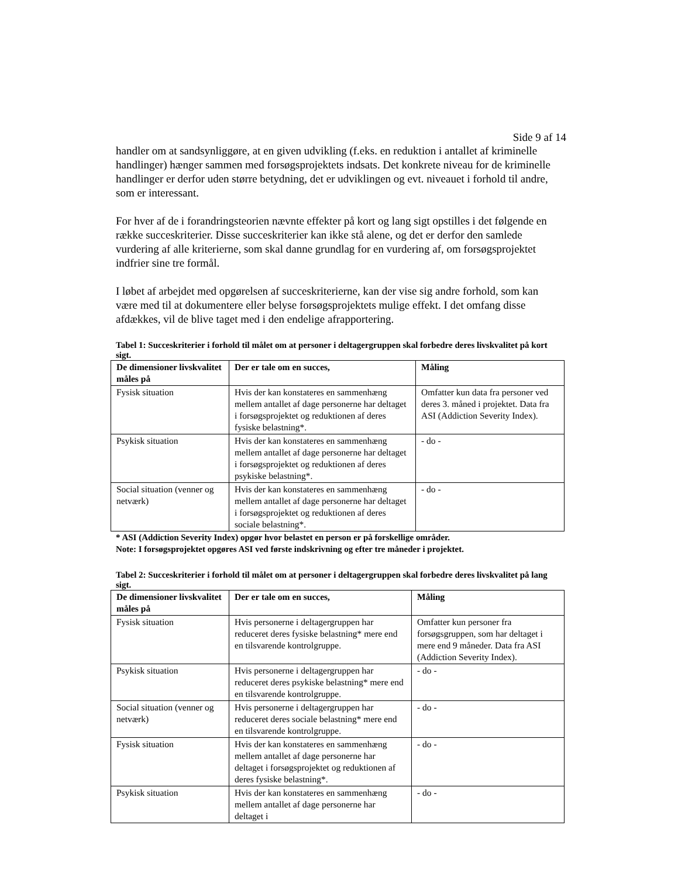Side 9 af 14
handler om at sandsynliggøre, at en given udvikling (f.eks. en reduktion i antallet af kriminelle handlinger) hænger sammen med forsøgsprojektets indsats. Det konkrete niveau for de kriminelle handlinger er derfor uden større betydning, det er udviklingen og evt. niveauet i forhold til andre, som er interessant.
For hver af de i forandringsteorien nævnte effekter på kort og lang sigt opstilles i det følgende en række succeskriterier. Disse succeskriterier kan ikke stå alene, og det er derfor den samlede vurdering af alle kriterierne, som skal danne grundlag for en vurdering af, om forsøgsprojektet indfrier sine tre formål.
I løbet af arbejdet med opgørelsen af succeskriterierne, kan der vise sig andre forhold, som kan være med til at dokumentere eller belyse forsøgsprojektets mulige effekt. I det omfang disse afdækkes, vil de blive taget med i den endelige afrapportering.
Tabel 1: Succeskriterier i forhold til målet om at personer i deltagergruppen skal forbedre deres livskvalitet på kort sigt.
| De dimensioner livskvalitet måles på | Der er tale om en succes, | Måling |
| --- | --- | --- |
| Fysisk situation | Hvis der kan konstateres en sammenhæng mellem antallet af dage personerne har deltaget i forsøgsprojektet og reduktionen af deres fysiske belastning*. | Omfatter kun data fra personer ved deres 3. måned i projektet. Data fra ASI (Addiction Severity Index). |
| Psykisk situation | Hvis der kan konstateres en sammenhæng mellem antallet af dage personerne har deltaget i forsøgsprojektet og reduktionen af deres psykiske belastning*. | - do - |
| Social situation (venner og netværk) | Hvis der kan konstateres en sammenhæng mellem antallet af dage personerne har deltaget i forsøgsprojektet og reduktionen af deres sociale belastning*. | - do - |
* ASI (Addiction Severity Index) opgør hvor belastet en person er på forskellige områder.
Note: I forsøgsprojektet opgøres ASI ved første indskrivning og efter tre måneder i projektet.
Tabel 2: Succeskriterier i forhold til målet om at personer i deltagergruppen skal forbedre deres livskvalitet på lang sigt.
| De dimensioner livskvalitet måles på | Der er tale om en succes, | Måling |
| --- | --- | --- |
| Fysisk situation | Hvis personerne i deltagergruppen har reduceret deres fysiske belastning* mere end en tilsvarende kontrolgruppe. | Omfatter kun personer fra forsøgsgruppen, som har deltaget i mere end 9 måneder. Data fra ASI (Addiction Severity Index). |
| Psykisk situation | Hvis personerne i deltagergruppen har reduceret deres psykiske belastning* mere end en tilsvarende kontrolgruppe. | - do - |
| Social situation (venner og netværk) | Hvis personerne i deltagergruppen har reduceret deres sociale belastning* mere end en tilsvarende kontrolgruppe. | - do - |
| Fysisk situation | Hvis der kan konstateres en sammenhæng mellem antallet af dage personerne har deltaget i forsøgsprojektet og reduktionen af deres fysiske belastning*. | - do - |
| Psykisk situation | Hvis der kan konstateres en sammenhæng mellem antallet af dage personerne har deltaget i | - do - |